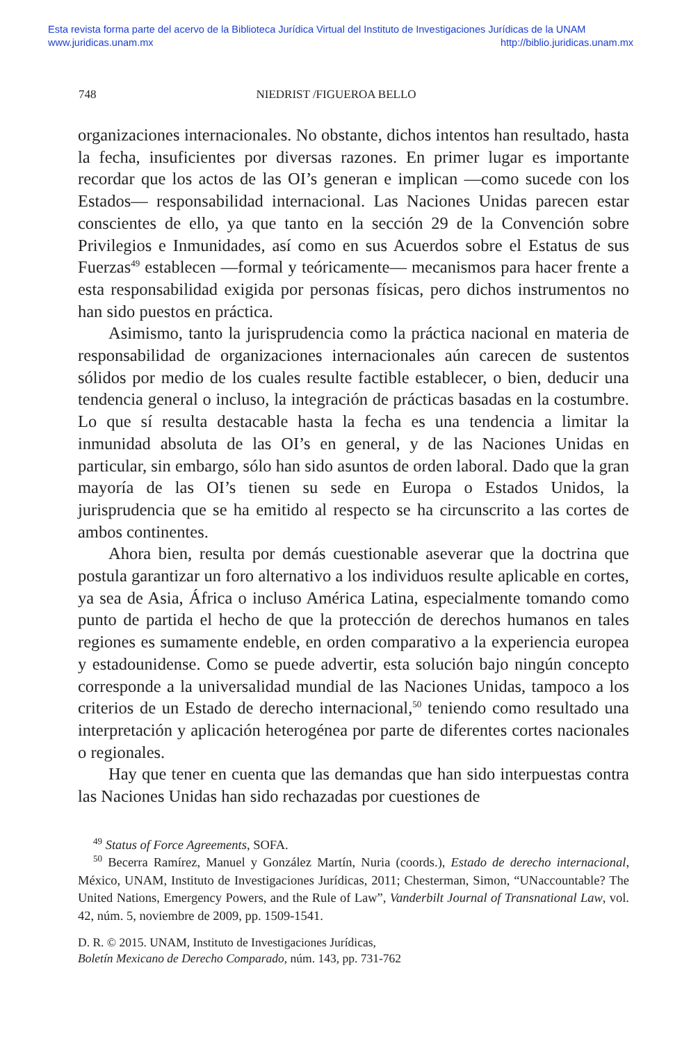Esta revista forma parte del acervo de la Biblioteca Jurídica Virtual del Instituto de Investigaciones Jurídicas de la UNAM
www.juridicas.unam.mx http://biblio.juridicas.unam.mx
748 NIEDRIST /FIGUEROA BELLO
organizaciones internacionales. No obstante, dichos intentos han resultado, hasta la fecha, insuficientes por diversas razones. En primer lugar es importante recordar que los actos de las OI’s generan e implican —como sucede con los Estados— responsabilidad internacional. Las Naciones Unidas parecen estar conscientes de ello, ya que tanto en la sección 29 de la Convención sobre Privilegios e Inmunidades, así como en sus Acuerdos sobre el Estatus de sus Fuerzas<sup>49</sup> establecen —formal y teóricamente— mecanismos para hacer frente a esta responsabilidad exigida por personas físicas, pero dichos instrumentos no han sido puestos en práctica.
Asimismo, tanto la jurisprudencia como la práctica nacional en materia de responsabilidad de organizaciones internacionales aún carecen de sustentos sólidos por medio de los cuales resulte factible establecer, o bien, deducir una tendencia general o incluso, la integración de prácticas basadas en la costumbre. Lo que sí resulta destacable hasta la fecha es una tendencia a limitar la inmunidad absoluta de las OI’s en general, y de las Naciones Unidas en particular, sin embargo, sólo han sido asuntos de orden laboral. Dado que la gran mayoría de las OI’s tienen su sede en Europa o Estados Unidos, la jurisprudencia que se ha emitido al respecto se ha circunscrito a las cortes de ambos continentes.
Ahora bien, resulta por demás cuestionable aseverar que la doctrina que postula garantizar un foro alternativo a los individuos resulte aplicable en cortes, ya sea de Asia, África o incluso América Latina, especialmente tomando como punto de partida el hecho de que la protección de derechos humanos en tales regiones es sumamente endeble, en orden comparativo a la experiencia europea y estadounidense. Como se puede advertir, esta solución bajo ningún concepto corresponde a la universalidad mundial de las Naciones Unidas, tampoco a los criterios de un Estado de derecho internacional,<sup>50</sup> teniendo como resultado una interpretación y aplicación heterogénea por parte de diferentes cortes nacionales o regionales.
Hay que tener en cuenta que las demandas que han sido interpuestas contra las Naciones Unidas han sido rechazadas por cuestiones de
<sup>49</sup> Status of Force Agreements, SOFA.
<sup>50</sup> Becerra Ramírez, Manuel y González Martín, Nuria (coords.), Estado de derecho internacional, México, UNAM, Instituto de Investigaciones Jurídicas, 2011; Chesterman, Simon, “UNaccountable? The United Nations, Emergency Powers, and the Rule of Law”, Vanderbilt Journal of Transnational Law, vol. 42, núm. 5, noviembre de 2009, pp. 1509-1541.
D. R. © 2015. UNAM, Instituto de Investigaciones Jurídicas,
Boletín Mexicano de Derecho Comparado, núm. 143, pp. 731-762